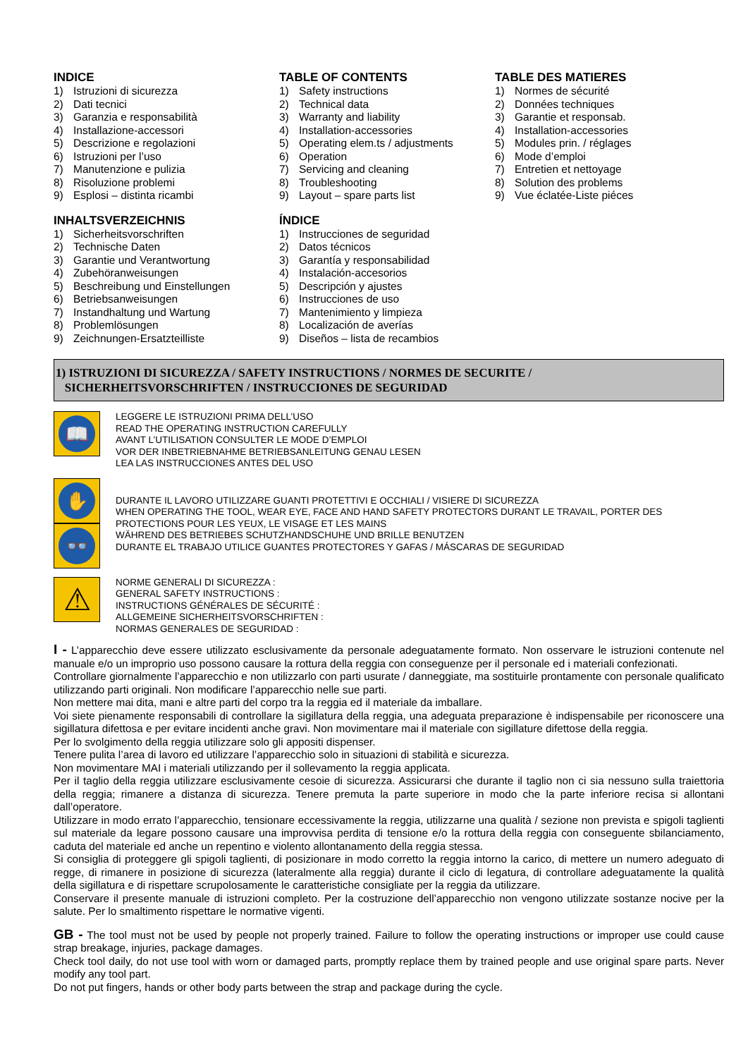INDICE
1) Istruzioni di sicurezza
2) Dati tecnici
3) Garanzia e responsabilità
4) Installazione-accessori
5) Descrizione e regolazioni
6) Istruzioni per l’uso
7) Manutenzione e pulizia
8) Risoluzione problemi
9) Esplosi – distinta ricambi
TABLE OF CONTENTS
1) Safety instructions
2) Technical data
3) Warranty and liability
4) Installation-accessories
5) Operating elem.ts / adjustments
6) Operation
7) Servicing and cleaning
8) Troubleshooting
9) Layout – spare parts list
TABLE DES MATIERES
1) Normes de sécurité
2) Données techniques
3) Garantie et responsab.
4) Installation-accessories
5) Modules prin. / réglages
6) Mode d’emploi
7) Entretien et nettoyage
8) Solution des problems
9) Vue éclatée-Liste piéces
INHALTSVERZEICHNIS
1) Sicherheitsvorschriften
2) Technische Daten
3) Garantie und Verantwortung
4) Zubehöranweisungen
5) Beschreibung und Einstellungen
6) Betriebsanweisungen
7) Instandhaltung und Wartung
8) Problemlösungen
9) Zeichnungen-Ersatzteilliste
ÍNDICE
1) Instrucciones de seguridad
2) Datos técnicos
3) Garantía y responsabilidad
4) Instalación-accesorios
5) Descripción y ajustes
6) Instrucciones de uso
7) Mantenimiento y limpieza
8) Localización de averías
9) Diseños – lista de recambios
1) ISTRUZIONI DI SICUREZZA / SAFETY INSTRUCTIONS / NORMES DE SECURITE /
SICHERHEITSVORSCHRIFTEN / INSTRUCCIONES DE SEGURIDAD
📖
LEGGERE LE ISTRUZIONI PRIMA DELL’USO
READ THE OPERATING INSTRUCTION CAREFULLY
AVANT L’UTILISATION CONSULTER LE MODE D’EMPLOI
VOR DER INBETRIEBNAHME BETRIEBSANLEITUNG GENAU LESEN
LEA LAS INSTRUCCIONES ANTES DEL USO
✋
👓
DURANTE IL LAVORO UTILIZZARE GUANTI PROTETTIVI E OCCHIALI / VISIERE DI SICUREZZA
WHEN OPERATING THE TOOL, WEAR EYE, FACE AND HAND SAFETY PROTECTORS DURANT LE TRAVAIL, PORTER DES PROTECTIONS POUR LES YEUX, LE VISAGE ET LES MAINS
WÄHREND DES BETRIEBES SCHUTZHANDSCHUHE UND BRILLE BENUTZEN
DURANTE EL TRABAJO UTILICE GUANTES PROTECTORES Y GAFAS / MÁSCARAS DE SEGURIDAD
⚠
NORME GENERALI DI SICUREZZA :
GENERAL SAFETY INSTRUCTIONS :
INSTRUCTIONS GÉNÉRALES DE SÉCURITÉ :
ALLGEMEINE SICHERHEITSVORSCHRIFTEN :
NORMAS GENERALES DE SEGURIDAD :
I - L’apparecchio deve essere utilizzato esclusivamente da personale adeguatamente formato. Non osservare le istruzioni contenute nel manuale e/o un improprio uso possono causare la rottura della reggia con conseguenze per il personale ed i materiali confezionati.
Controllare giornalmente l’apparecchio e non utilizzarlo con parti usurate / danneggiate, ma sostituirle prontamente con personale qualificato utilizzando parti originali. Non modificare l’apparecchio nelle sue parti.
Non mettere mai dita, mani e altre parti del corpo tra la reggia ed il materiale da imballare.
Voi siete pienamente responsabili di controllare la sigillatura della reggia, una adeguata preparazione è indispensabile per riconoscere una sigillatura difettosa e per evitare incidenti anche gravi. Non movimentare mai il materiale con sigillature difettose della reggia.
Per lo svolgimento della reggia utilizzare solo gli appositi dispenser.
Tenere pulita l’area di lavoro ed utilizzare l’apparecchio solo in situazioni di stabilità e sicurezza.
Non movimentare MAI i materiali utilizzando per il sollevamento la reggia applicata.
Per il taglio della reggia utilizzare esclusivamente cesoie di sicurezza. Assicurarsi che durante il taglio non ci sia nessuno sulla traiettoria della reggia; rimanere a distanza di sicurezza. Tenere premuta la parte superiore in modo che la parte inferiore recisa si allontani dall’operatore.
Utilizzare in modo errato l’apparecchio, tensionare eccessivamente la reggia, utilizzarne una qualità / sezione non prevista e spigoli taglienti sul materiale da legare possono causare una improvvisa perdita di tensione e/o la rottura della reggia con conseguente sbilanciamento, caduta del materiale ed anche un repentino e violento allontanamento della reggia stessa.
Si consiglia di proteggere gli spigoli taglienti, di posizionare in modo corretto la reggia intorno la carico, di mettere un numero adeguato di regge, di rimanere in posizione di sicurezza (lateralmente alla reggia) durante il ciclo di legatura, di controllare adeguatamente la qualità della sigillatura e di rispettare scrupolosamente le caratteristiche consigliate per la reggia da utilizzare.
Conservare il presente manuale di istruzioni completo. Per la costruzione dell’apparecchio non vengono utilizzate sostanze nocive per la salute. Per lo smaltimento rispettare le normative vigenti.
GB - The tool must not be used by people not properly trained. Failure to follow the operating instructions or improper use could cause strap breakage, injuries, package damages.
Check tool daily, do not use tool with worn or damaged parts, promptly replace them by trained people and use original spare parts. Never modify any tool part.
Do not put fingers, hands or other body parts between the strap and package during the cycle.